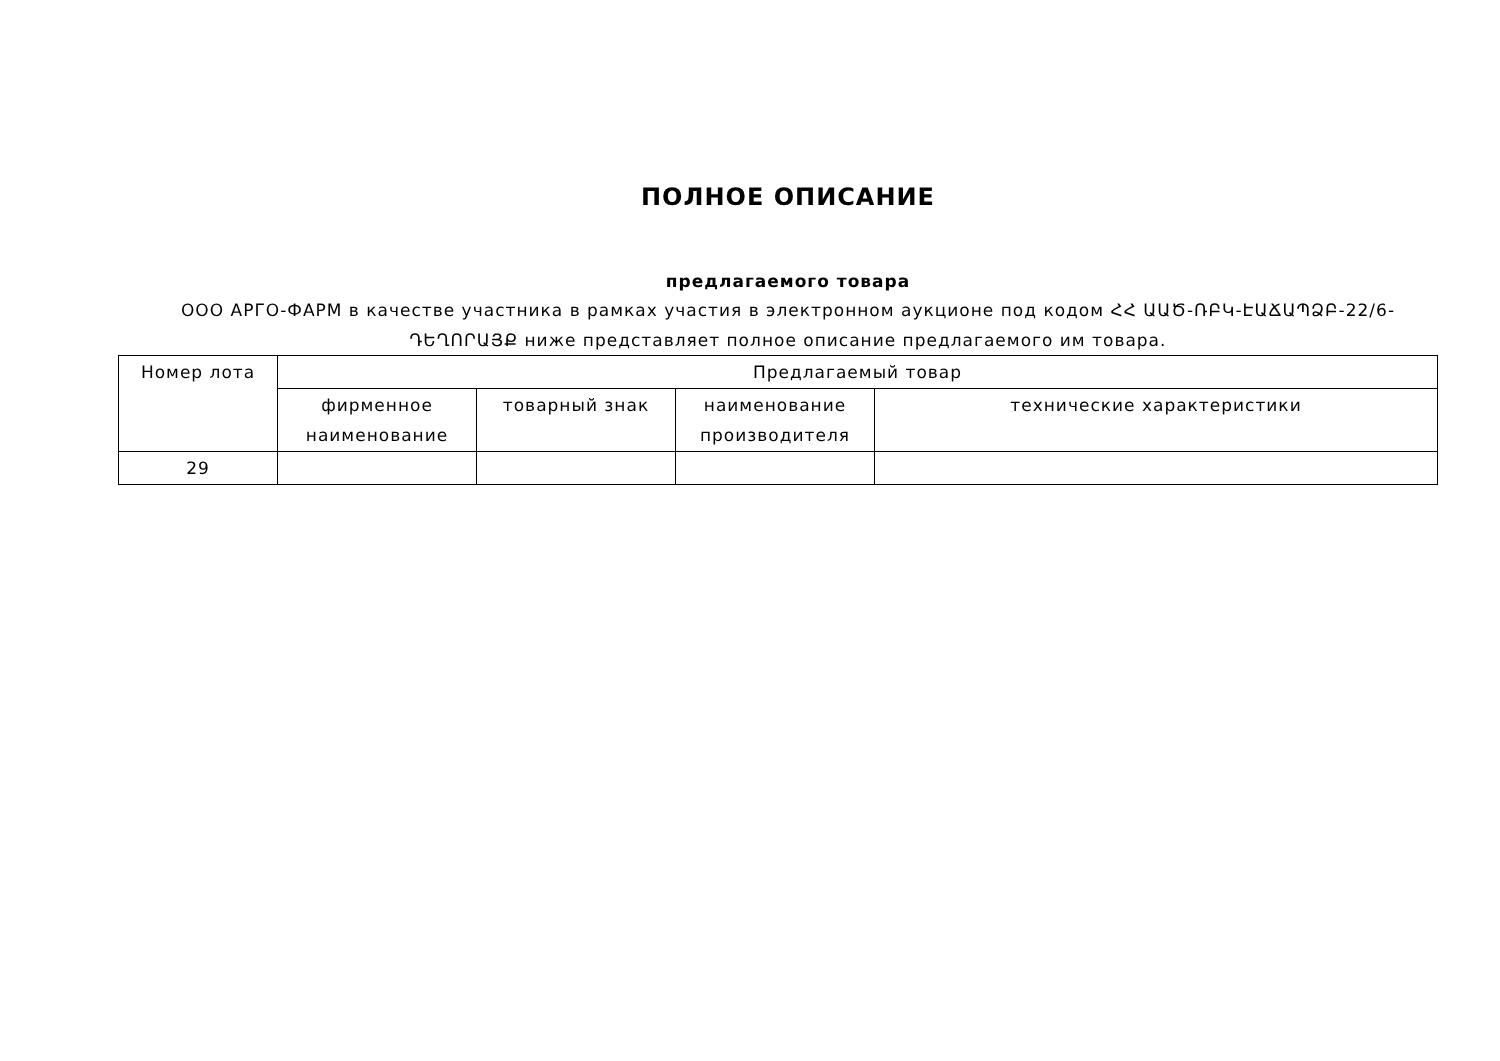ПОЛНОЕ ОПИСАНИЕ
предлагаемого товара
ООО АРГО-ФАРМ в качестве участника в рамках участия в электронном аукционе под кодом ՀՀ ԱԱԾ-ՌԲԿ-ԷԱՃԱՊՁԲ-22/6-ԴԵՂՈՐԱՅՔ ниже представляет полное описание предлагаемого им товара.
| Номер лота | Предлагаемый товар | | | |
| --- | --- | --- | --- | --- |
| | фирменное наименование | товарный знак | наименование производителя | технические характеристики |
| 29 | | | | |